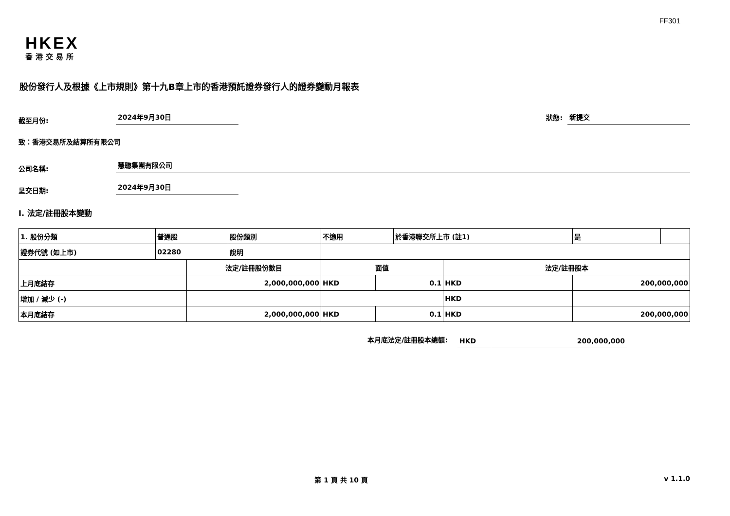FF301
HKEX
香港交易所
股份發行人及根據《上市規則》第十九B章上市的香港預託證券發行人的證券變動月報表
截至月份:
2024年9月30日
狀態:
新提交
致：香港交易所及結算所有限公司
公司名稱:
慧聰集團有限公司
呈交日期:
2024年9月30日
I. 法定/註冊股本變動
| 1. 股份分類 | 普通股 | | 股份類別 | 不適用 | | 於香港聯交所上市 (註1) | | 是 | |
| 證券代號 (如上市) | 02280 | | 說明 | | | | | | |
| | | 法定/註冊股份數目 | | 面值 | | | 法定/註冊股本 | | |
| 上月底結存 | | 2,000,000,000 | | HKD | 0.1 | | HKD | 200,000,000 | |
| 增加 / 減少 (-) | | | | | | | HKD | | |
| 本月底結存 | | 2,000,000,000 | | HKD | 0.1 | | HKD | 200,000,000 | |
本月底法定/註冊股本總額:
HKD
200,000,000
第 1 頁 共 10 頁 v 1.1.0